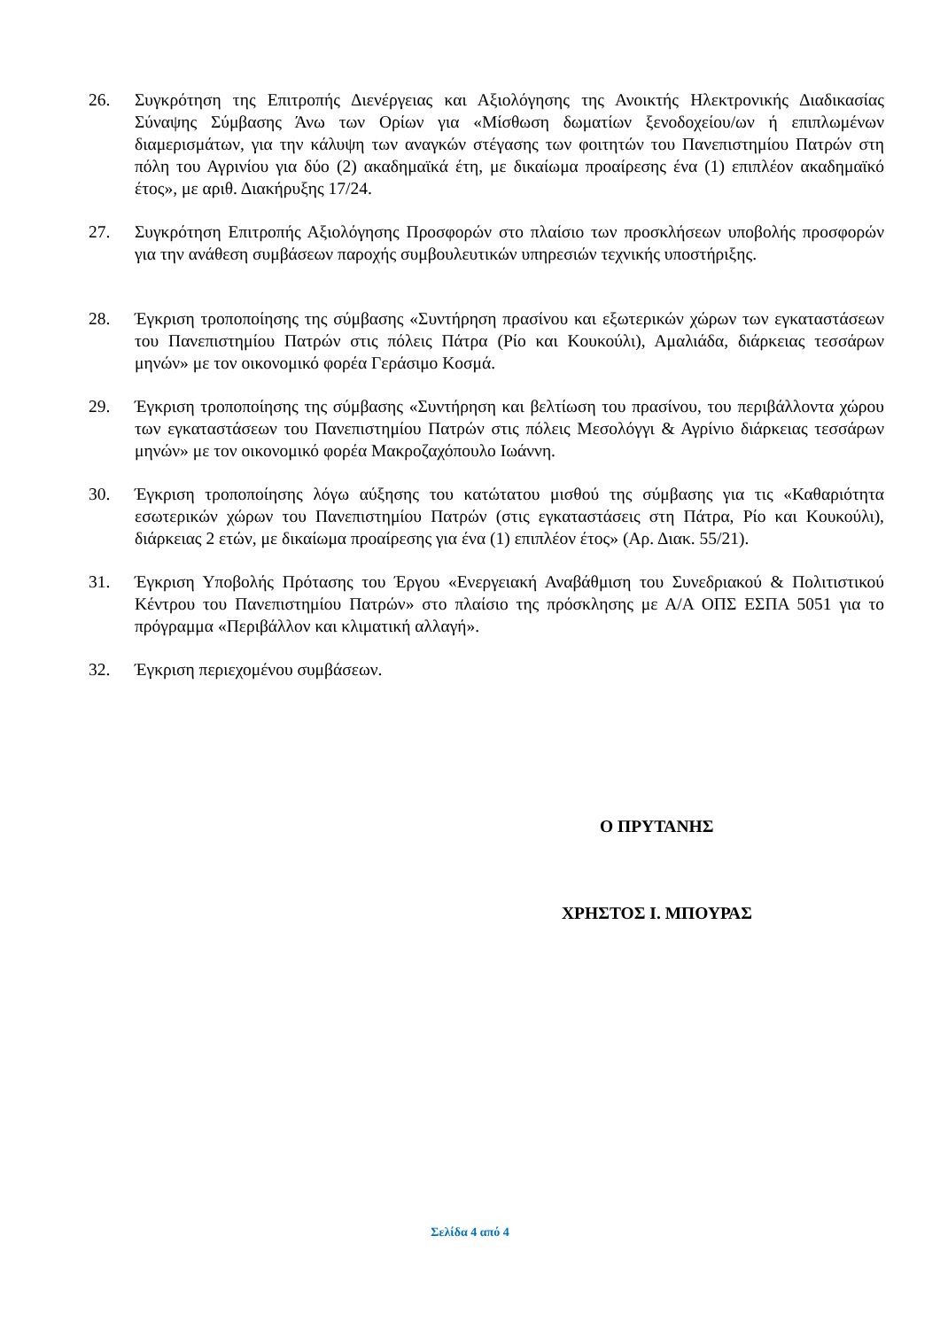26. Συγκρότηση της Επιτροπής Διενέργειας και Αξιολόγησης της Ανοικτής Ηλεκτρονικής Διαδικασίας Σύναψης Σύμβασης Άνω των Ορίων για «Μίσθωση δωματίων ξενοδοχείου/ων ή επιπλωμένων διαμερισμάτων, για την κάλυψη των αναγκών στέγασης των φοιτητών του Πανεπιστημίου Πατρών στη πόλη του Αγρινίου για δύο (2) ακαδημαϊκά έτη, με δικαίωμα προαίρεσης ένα (1) επιπλέον ακαδημαϊκό έτος», με αριθ. Διακήρυξης 17/24.
27. Συγκρότηση Επιτροπής Αξιολόγησης Προσφορών στο πλαίσιο των προσκλήσεων υποβολής προσφορών για την ανάθεση συμβάσεων παροχής συμβουλευτικών υπηρεσιών τεχνικής υποστήριξης.
28. Έγκριση τροποποίησης της σύμβασης «Συντήρηση πρασίνου και εξωτερικών χώρων των εγκαταστάσεων του Πανεπιστημίου Πατρών στις πόλεις Πάτρα (Ρίο και Κουκούλι), Αμαλιάδα, διάρκειας τεσσάρων μηνών» με τον οικονομικό φορέα Γεράσιμο Κοσμά.
29. Έγκριση τροποποίησης της σύμβασης «Συντήρηση και βελτίωση του πρασίνου, του περιβάλλοντα χώρου των εγκαταστάσεων του Πανεπιστημίου Πατρών στις πόλεις Μεσολόγγι & Αγρίνιο διάρκειας τεσσάρων μηνών» με τον οικονομικό φορέα Μακροζαχόπουλο Ιωάννη.
30. Έγκριση τροποποίησης λόγω αύξησης του κατώτατου μισθού της σύμβασης για τις «Καθαριότητα εσωτερικών χώρων του Πανεπιστημίου Πατρών (στις εγκαταστάσεις στη Πάτρα, Ρίο και Κουκούλι), διάρκειας 2 ετών, με δικαίωμα προαίρεσης για ένα (1) επιπλέον έτος» (Αρ. Διακ. 55/21).
31. Έγκριση Υποβολής Πρότασης του Έργου «Ενεργειακή Αναβάθμιση του Συνεδριακού & Πολιτιστικού Κέντρου του Πανεπιστημίου Πατρών» στο πλαίσιο της πρόσκλησης με Α/Α ΟΠΣ ΕΣΠΑ 5051 για το πρόγραμμα «Περιβάλλον και κλιματική αλλαγή».
32. Έγκριση περιεχομένου συμβάσεων.
Ο ΠΡΥΤΑΝΗΣ
ΧΡΗΣΤΟΣ Ι. ΜΠΟΥΡΑΣ
Σελίδα 4 από 4